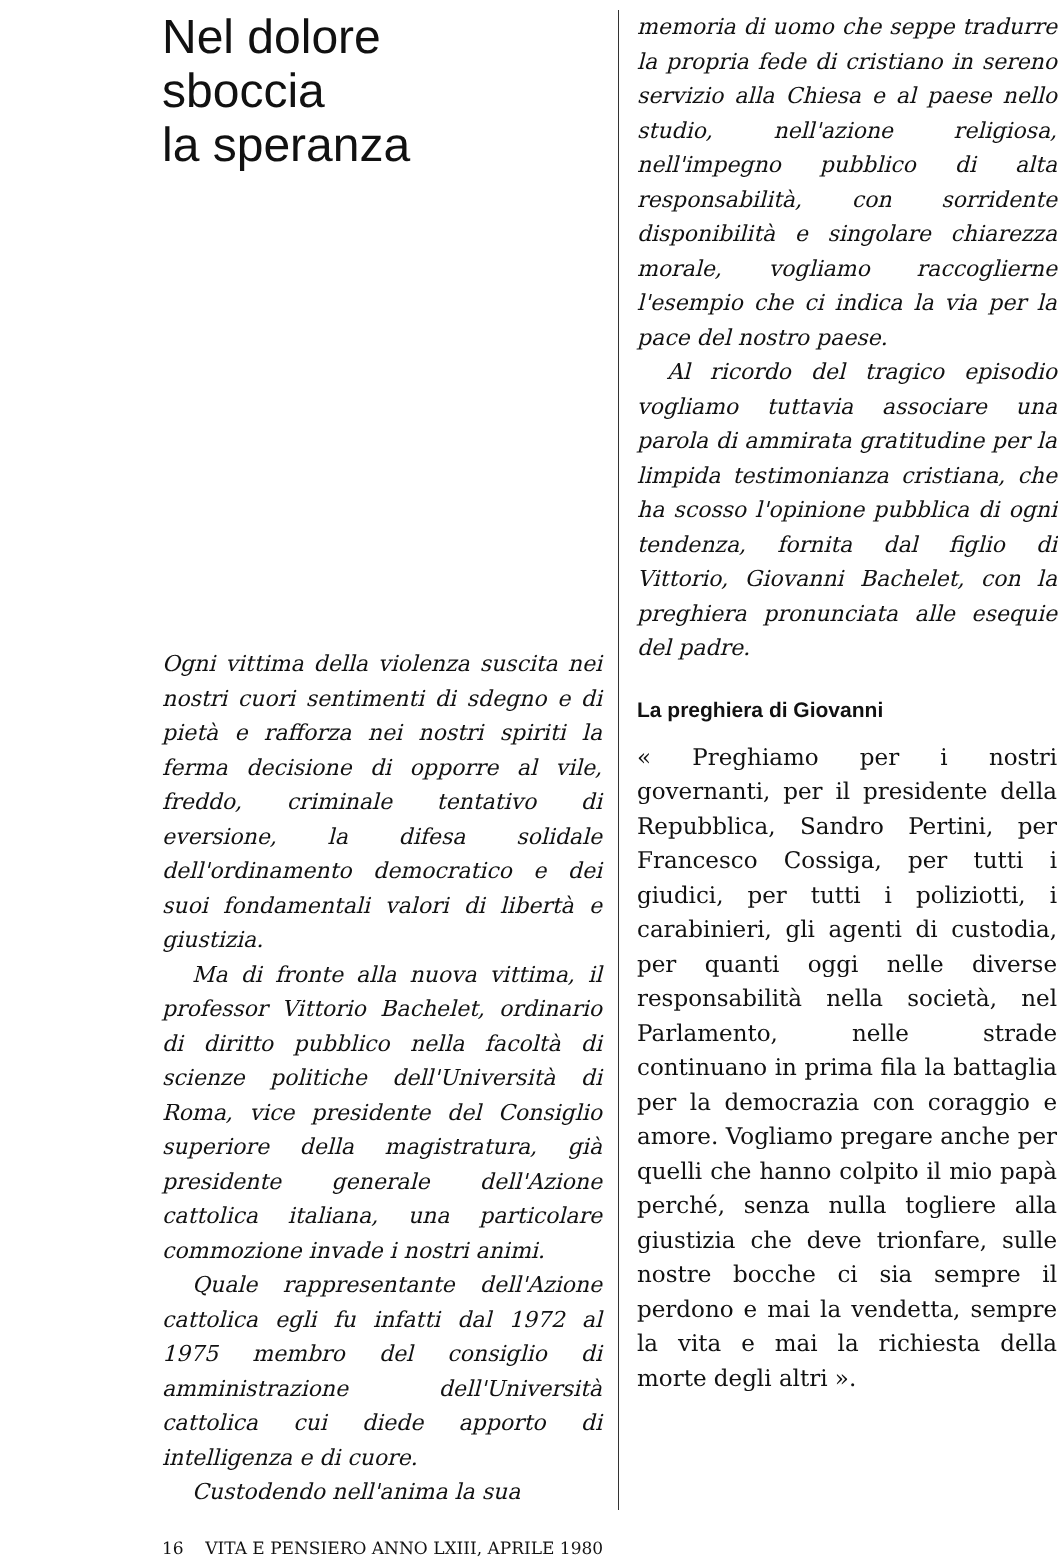Nel dolore
sboccia
la speranza
Ogni vittima della violenza suscita nei nostri cuori sentimenti di sdegno e di pietà e rafforza nei nostri spiriti la ferma decisione di opporre al vile, freddo, criminale tentativo di eversione, la difesa solidale dell'ordinamento democratico e dei suoi fondamentali valori di libertà e giustizia.
Ma di fronte alla nuova vittima, il professor Vittorio Bachelet, ordinario di diritto pubblico nella facoltà di scienze politiche dell'Università di Roma, vice presidente del Consiglio superiore della magistratura, già presidente generale dell'Azione cattolica italiana, una particolare commozione invade i nostri animi.
Quale rappresentante dell'Azione cattolica egli fu infatti dal 1972 al 1975 membro del consiglio di amministrazione dell'Università cattolica cui diede apporto di intelligenza e di cuore.
Custodendo nell'anima la sua
memoria di uomo che seppe tradurre la propria fede di cristiano in sereno servizio alla Chiesa e al paese nello studio, nell'azione religiosa, nell'impegno pubblico di alta responsabilità, con sorridente disponibilità e singolare chiarezza morale, vogliamo raccoglierne l'esempio che ci indica la via per la pace del nostro paese.
Al ricordo del tragico episodio vogliamo tuttavia associare una parola di ammirata gratitudine per la limpida testimonianza cristiana, che ha scosso l'opinione pubblica di ogni tendenza, fornita dal figlio di Vittorio, Giovanni Bachelet, con la preghiera pronunciata alle esequie del padre.
La preghiera di Giovanni
« Preghiamo per i nostri governanti, per il presidente della Repubblica, Sandro Pertini, per Francesco Cossiga, per tutti i giudici, per tutti i poliziotti, i carabinieri, gli agenti di custodia, per quanti oggi nelle diverse responsabilità nella società, nel Parlamento, nelle strade continuano in prima fila la battaglia per la democrazia con coraggio e amore. Vogliamo pregare anche per quelli che hanno colpito il mio papà perché, senza nulla togliere alla giustizia che deve trionfare, sulle nostre bocche ci sia sempre il perdono e mai la vendetta, sempre la vita e mai la richiesta della morte degli altri ».
16 VITA E PENSIERO ANNO LXIII, APRILE 1980